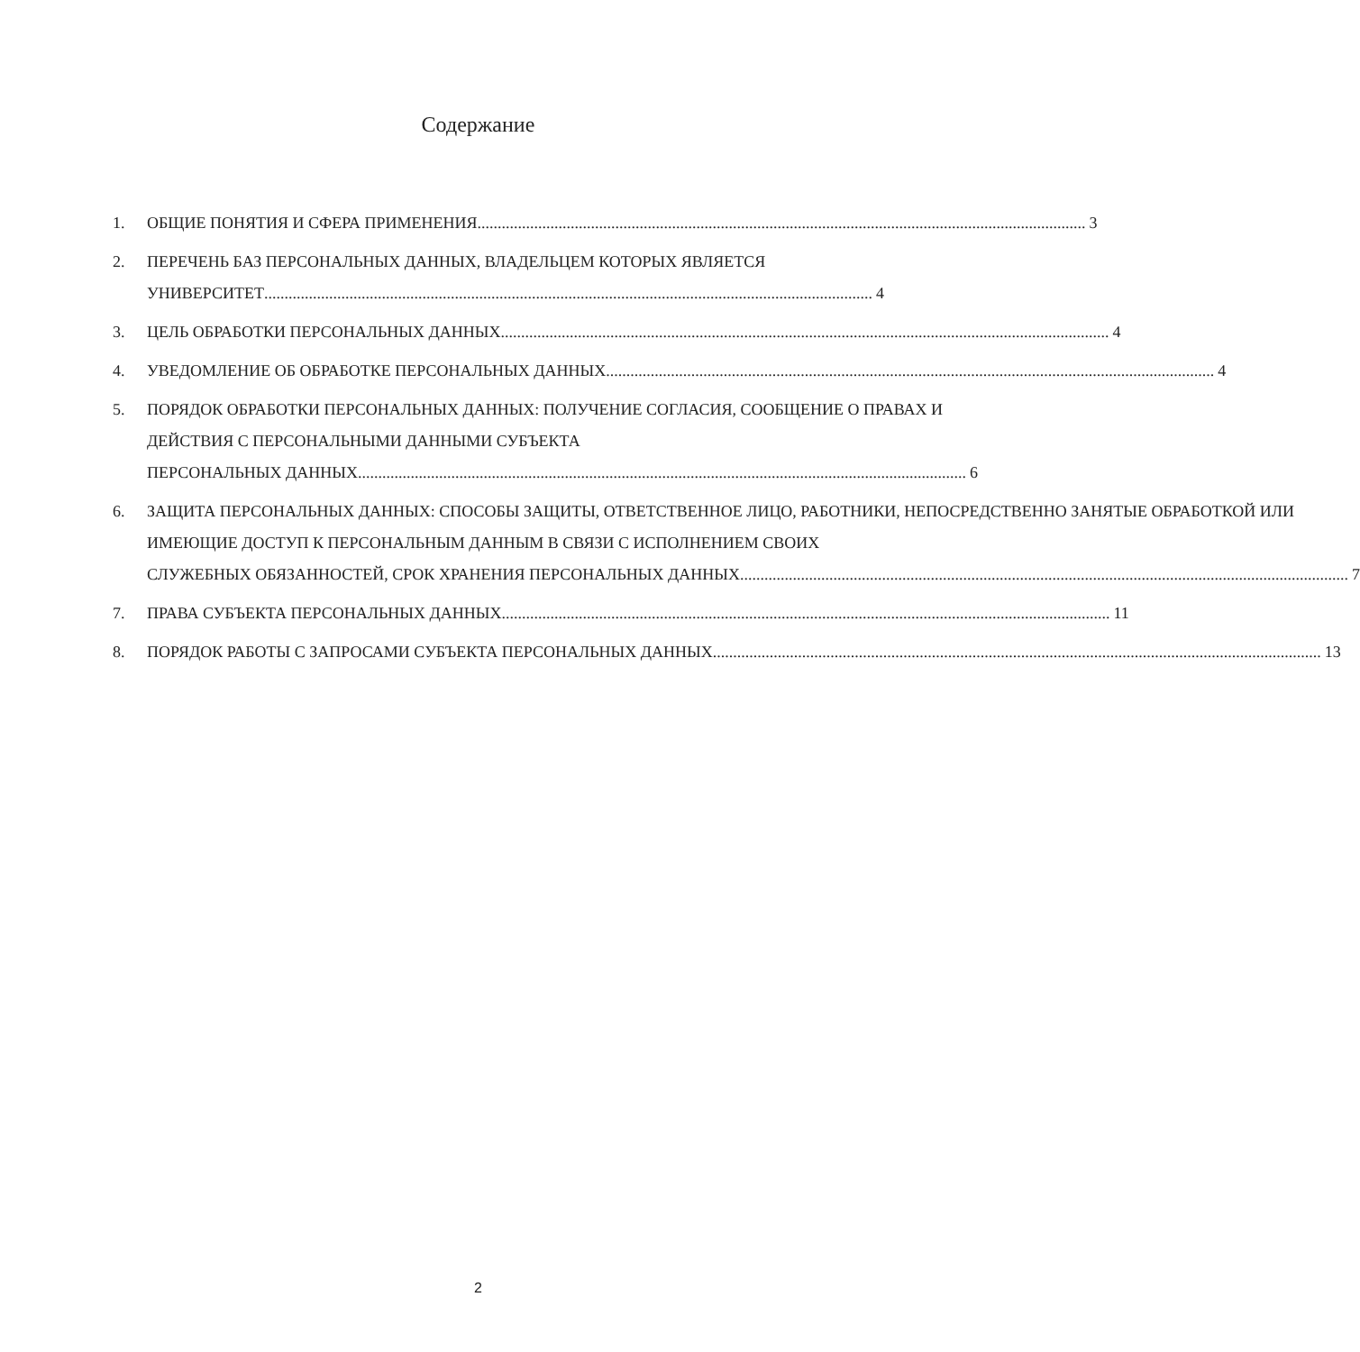Содержание
1. ОБЩИЕ ПОНЯТИЯ И СФЕРА ПРИМЕНЕНИЯ 3
2. ПЕРЕЧЕНЬ БАЗ ПЕРСОНАЛЬНЫХ ДАННЫХ, ВЛАДЕЛЬЦЕМ КОТОРЫХ ЯВЛЯЕТСЯ
УНИВЕРСИТЕТ 4
3. ЦЕЛЬ ОБРАБОТКИ ПЕРСОНАЛЬНЫХ ДАННЫХ 4
4. УВЕДОМЛЕНИЕ ОБ ОБРАБОТКЕ ПЕРСОНАЛЬНЫХ ДАННЫХ 4
5. ПОРЯДОК ОБРАБОТКИ ПЕРСОНАЛЬНЫХ ДАННЫХ: ПОЛУЧЕНИЕ СОГЛАСИЯ, СООБЩЕНИЕ О ПРАВАХ И ДЕЙСТВИЯ С ПЕРСОНАЛЬНЫМИ ДАННЫМИ СУБЪЕКТА
ПЕРСОНАЛЬНЫХ ДАННЫХ 6
6. ЗАЩИТА ПЕРСОНАЛЬНЫХ ДАННЫХ: СПОСОБЫ ЗАЩИТЫ, ОТВЕТСТВЕННОЕ ЛИЦО, РАБОТНИКИ, НЕПОСРЕДСТВЕННО ЗАНЯТЫЕ ОБРАБОТКОЙ ИЛИ ИМЕЮЩИЕ ДОСТУП К ПЕРСОНАЛЬНЫМ ДАННЫМ В СВЯЗИ С ИСПОЛНЕНИЕМ СВОИХ
СЛУЖЕБНЫХ ОБЯЗАННОСТЕЙ, СРОК ХРАНЕНИЯ ПЕРСОНАЛЬНЫХ ДАННЫХ 7
7. ПРАВА СУБЪЕКТА ПЕРСОНАЛЬНЫХ ДАННЫХ 11
8. ПОРЯДОК РАБОТЫ С ЗАПРОСАМИ СУБЪЕКТА ПЕРСОНАЛЬНЫХ ДАННЫХ 13
2